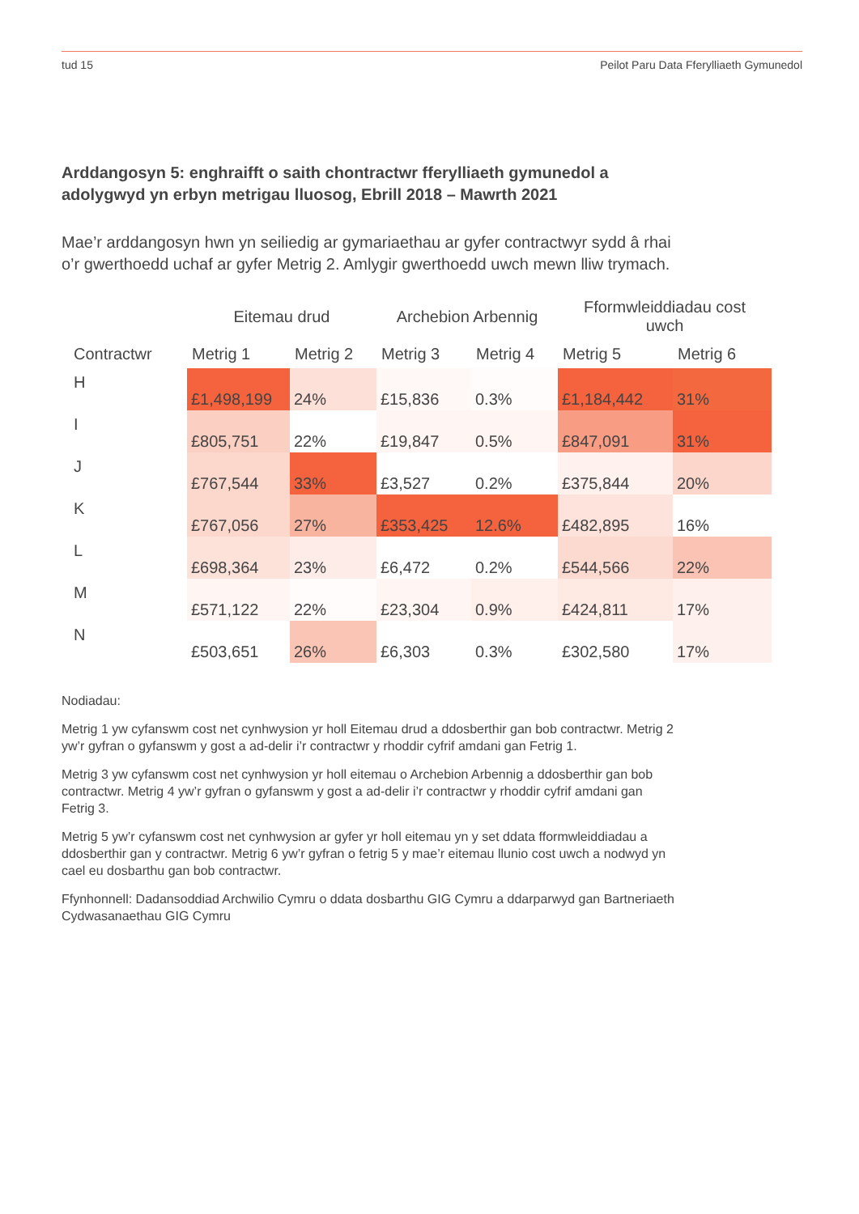tud 15 Peilot Paru Data Fferylliaeth Gymunedol
Arddangosyn 5: enghraifft o saith chontractwr fferylliaeth gymunedol a adolygwyd yn erbyn metrigau lluosog, Ebrill 2018 – Mawrth 2021
Mae’r arddangosyn hwn yn seiliedig ar gymariaethau ar gyfer contractwyr sydd â rhai o’r gwerthoedd uchaf ar gyfer Metrig 2. Amlygir gwerthoedd uwch mewn lliw trymach.
| | Eitemau drud | | Archebion Arbennig | | Fformwleiddiadau cost uwch | |
| --- | --- | --- | --- | --- | --- | --- |
| Contractwr | Metrig 1 | Metrig 2 | Metrig 3 | Metrig 4 | Metrig 5 | Metrig 6 |
| H | £1,498,199 | 24% | £15,836 | 0.3% | £1,184,442 | 31% |
| I | £805,751 | 22% | £19,847 | 0.5% | £847,091 | 31% |
| J | £767,544 | 33% | £3,527 | 0.2% | £375,844 | 20% |
| K | £767,056 | 27% | £353,425 | 12.6% | £482,895 | 16% |
| L | £698,364 | 23% | £6,472 | 0.2% | £544,566 | 22% |
| M | £571,122 | 22% | £23,304 | 0.9% | £424,811 | 17% |
| N | £503,651 | 26% | £6,303 | 0.3% | £302,580 | 17% |
Nodiadau:
Metrig 1 yw cyfanswm cost net cynhwysion yr holl Eitemau drud a ddosberthir gan bob contractwr. Metrig 2 yw’r gyfran o gyfanswm y gost a ad-delir i’r contractwr y rhoddir cyfrif amdani gan Fetrig 1.
Metrig 3 yw cyfanswm cost net cynhwysion yr holl eitemau o Archebion Arbennig a ddosberthir gan bob contractwr. Metrig 4 yw’r gyfran o gyfanswm y gost a ad-delir i’r contractwr y rhoddir cyfrif amdani gan Fetrig 3.
Metrig 5 yw’r cyfanswm cost net cynhwysion ar gyfer yr holl eitemau yn y set ddata fformwleiddiadau a ddosberthir gan y contractwr. Metrig 6 yw’r gyfran o fetrig 5 y mae’r eitemau llunio cost uwch a nodwyd yn cael eu dosbarthu gan bob contractwr.
Ffynhonnell: Dadansoddiad Archwilio Cymru o ddata dosbarthu GIG Cymru a ddarparwyd gan Bartneriaeth Cydwasanaethau GIG Cymru